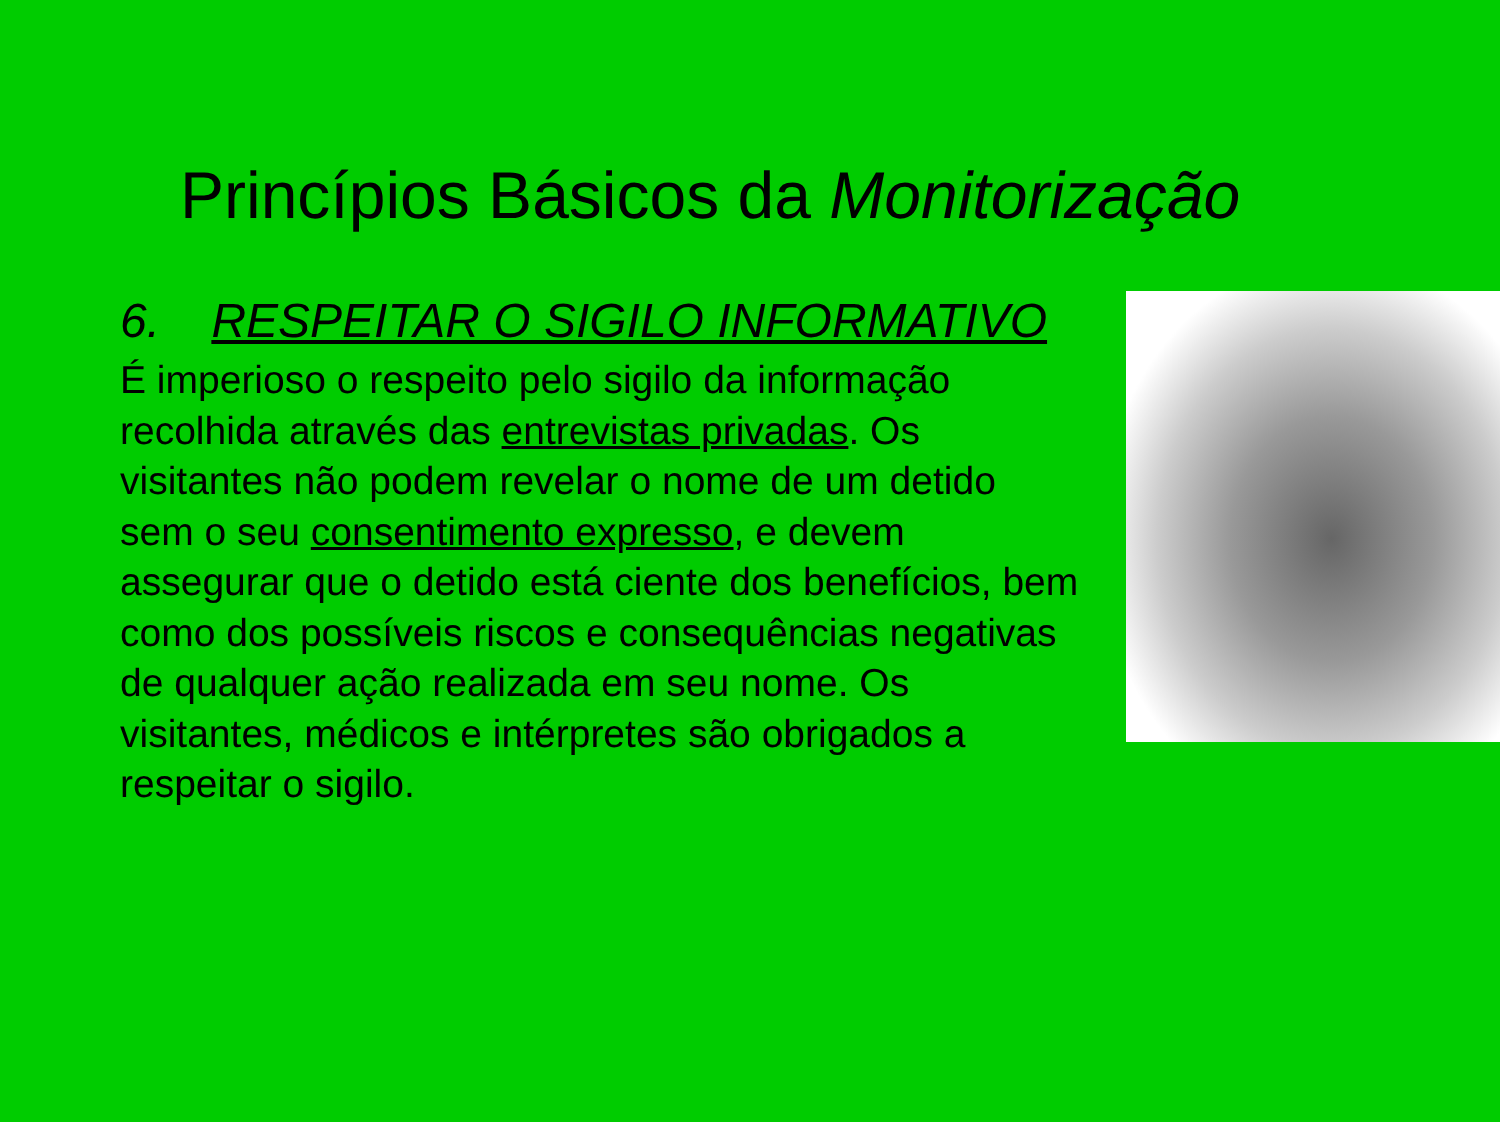Princípios Básicos da Monitorização
6. RESPEITAR O SIGILO INFORMATIVO
É imperioso o respeito pelo sigilo da informação recolhida através das entrevistas privadas. Os visitantes não podem revelar o nome de um detido sem o seu consentimento expresso, e devem assegurar que o detido está ciente dos benefícios, bem como dos possíveis riscos e consequências negativas de qualquer ação realizada em seu nome. Os visitantes, médicos e intérpretes são obrigados a respeitar o sigilo.